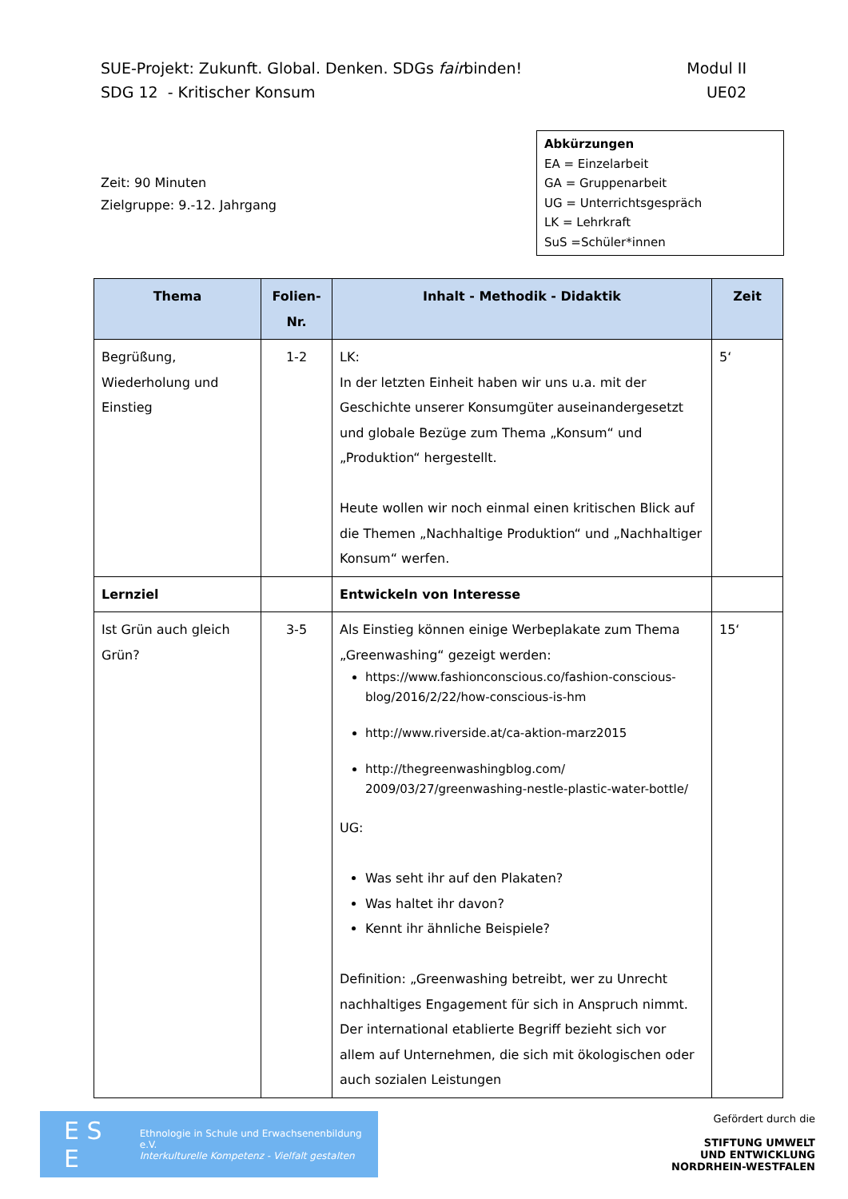SUE-Projekt: Zukunft. Global. Denken. SDGs fairbinden! Modul II
SDG 12 - Kritischer Konsum UE02
Zeit: 90 Minuten
Zielgruppe: 9.-12. Jahrgang
Abkürzungen
EA = Einzelarbeit
GA = Gruppenarbeit
UG = Unterrichtsgespräch
LK = Lehrkraft
SuS =Schüler*innen
| Thema | Folien-Nr. | Inhalt - Methodik - Didaktik | Zeit |
| --- | --- | --- | --- |
| Begrüßung, Wiederholung und Einstieg | 1-2 | LK: In der letzten Einheit haben wir uns u.a. mit der Geschichte unserer Konsumgüter auseinandergesetzt und globale Bezüge zum Thema „Konsum“ und „Produktion“ hergestellt. Heute wollen wir noch einmal einen kritischen Blick auf die Themen „Nachhaltige Produktion“ und „Nachhaltiger Konsum“ werfen. | 5‘ |
| Lernziel | | Entwickeln von Interesse | |
| Ist Grün auch gleich Grün? | 3-5 | Als Einstieg können einige Werbeplakate zum Thema „Greenwashing“ gezeigt werden: https://www.fashionconscious.co/fashion-conscious-blog/2016/2/22/how-conscious-is-hm http://www.riverside.at/ca-aktion-marz2015 http://thegreenwashingblog.com/ 2009/03/27/greenwashing-nestle-plastic-water-bottle/ UG: Was seht ihr auf den Plakaten? Was haltet ihr davon? Kennt ihr ähnliche Beispiele? Definition: „Greenwashing betreibt, wer zu Unrecht nachhaltiges Engagement für sich in Anspruch nimmt. Der international etablierte Begriff bezieht sich vor allem auf Unternehmen, die sich mit ökologischen oder auch sozialen Leistungen | 15‘ |
E S E Ethnologie in Schule und Erwachsenenbildung e.V.
Interkulturelle Kompetenz - Vielfalt gestalten
Gefördert durch die
STIFTUNG UMWELT
UND ENTWICKLUNG
NORDRHEIN-WESTFALEN